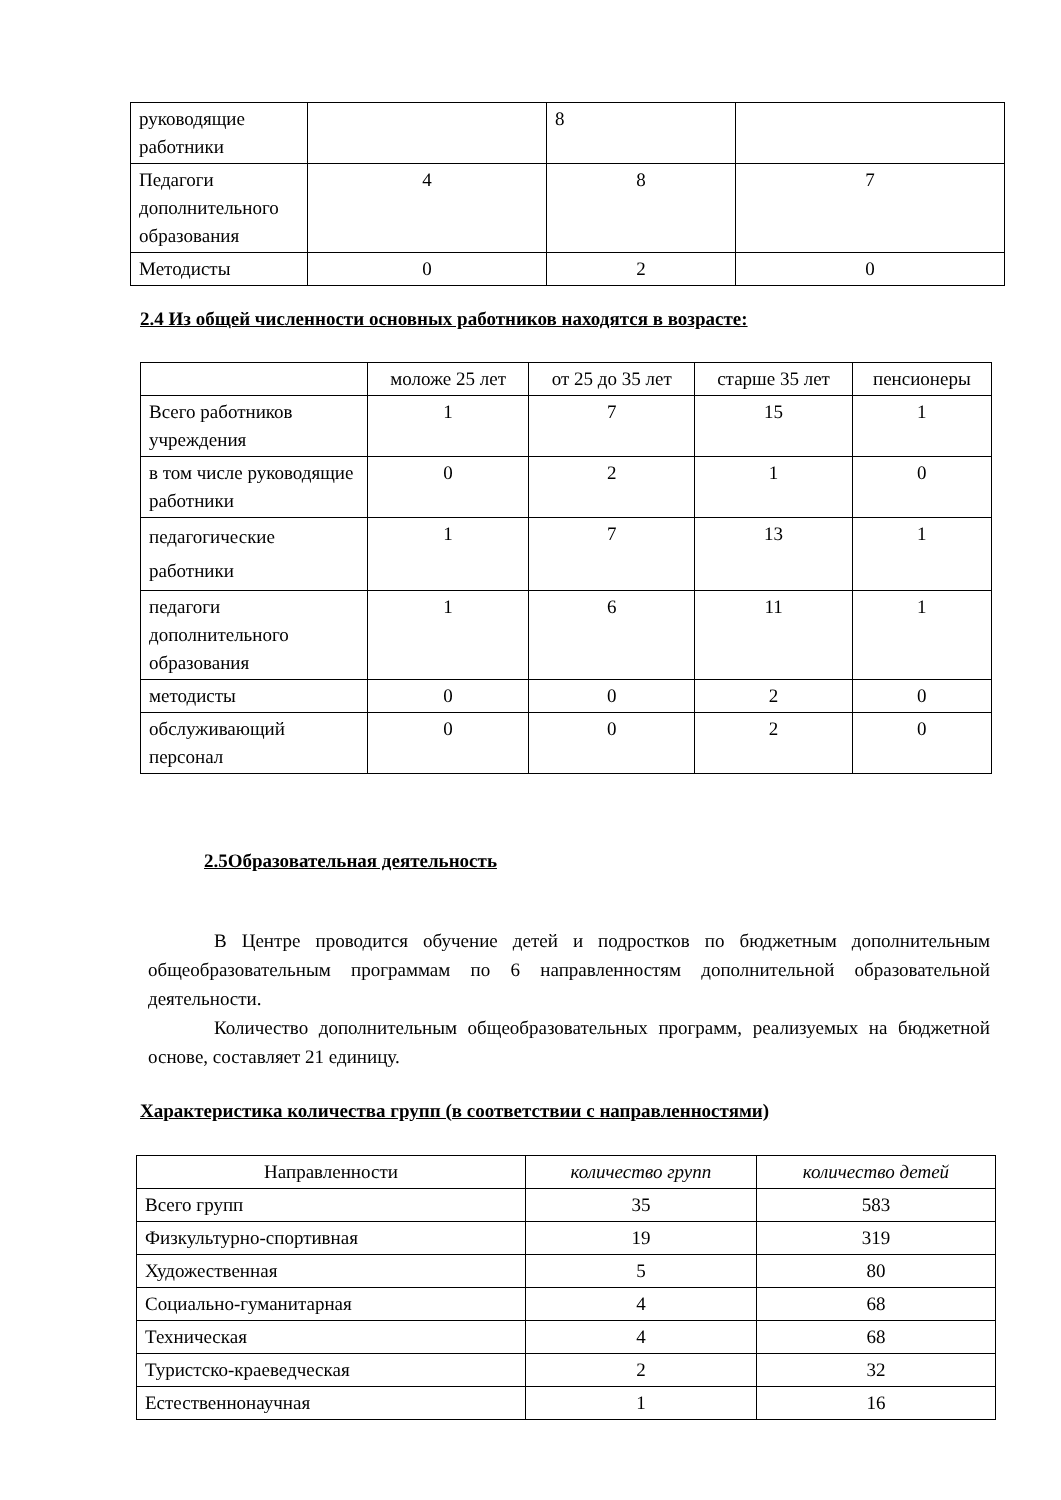| руководящие работники | | 8 | |
| Педагоги дополнительного образования | 4 | 8 | 7 |
| Методисты | 0 | 2 | 0 |
2.4 Из общей численности основных работников находятся в возрасте:
| | моложе 25 лет | от 25 до 35 лет | старше 35 лет | пенсионеры |
| --- | --- | --- | --- | --- |
| Всего работников учреждения | 1 | 7 | 15 | 1 |
| в том числе руководящие работники | 0 | 2 | 1 | 0 |
| педагогические работники | 1 | 7 | 13 | 1 |
| педагоги дополнительного образования | 1 | 6 | 11 | 1 |
| методисты | 0 | 0 | 2 | 0 |
| обслуживающий персонал | 0 | 0 | 2 | 0 |
2.5Образовательная деятельность
В Центре проводится обучение детей и подростков по бюджетным дополнительным общеобразовательным программам по 6 направленностям дополнительной образовательной деятельности.
Количество дополнительным общеобразовательных программ, реализуемых на бюджетной основе, составляет 21 единицу.
Характеристика количества групп (в соответствии с направленностями)
| Направленности | количество групп | количество детей |
| --- | --- | --- |
| Всего групп | 35 | 583 |
| Физкультурно-спортивная | 19 | 319 |
| Художественная | 5 | 80 |
| Социально-гуманитарная | 4 | 68 |
| Техническая | 4 | 68 |
| Туристско-краеведческая | 2 | 32 |
| Естественнонаучная | 1 | 16 |